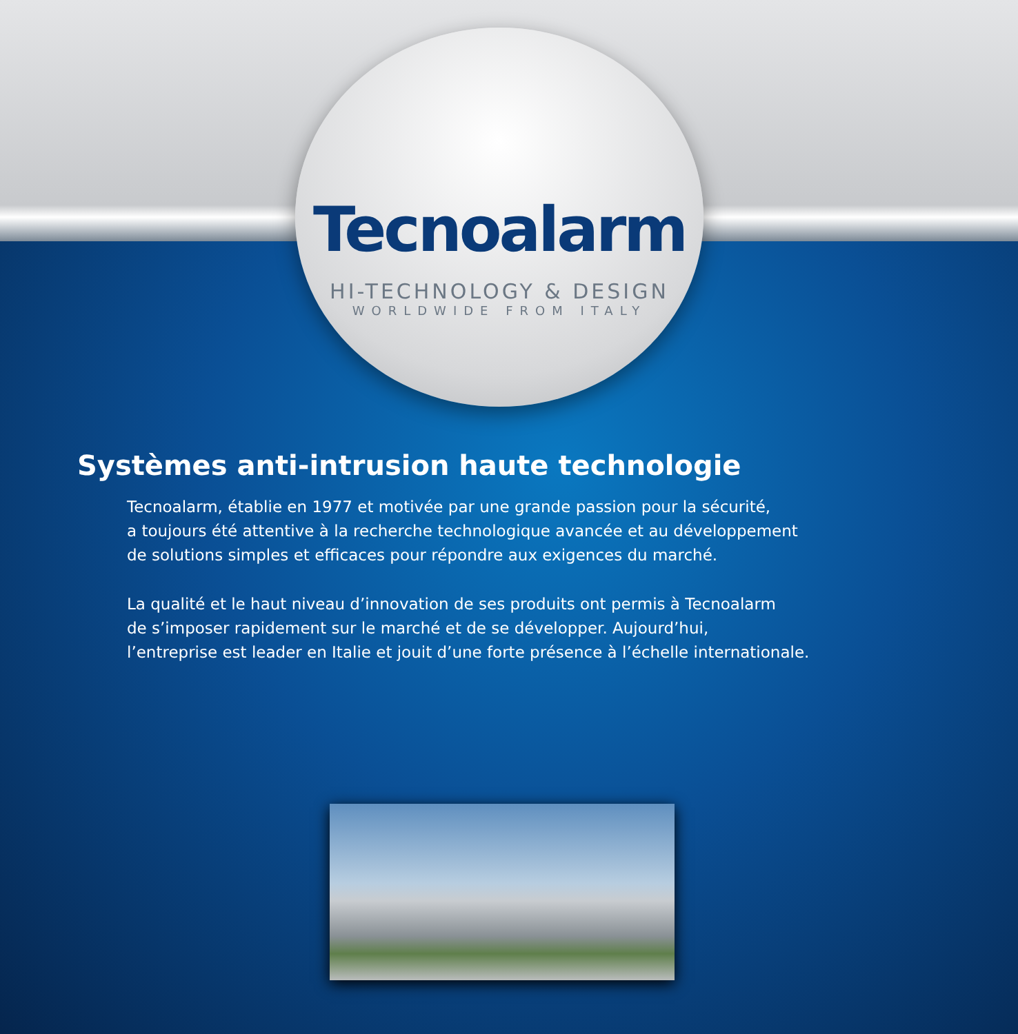Tecnoalarm
HI-TECHNOLOGY & DESIGN
WORLDWIDE FROM ITALY
Systèmes anti-intrusion haute technologie
Tecnoalarm, établie en 1977 et motivée par une grande passion pour la sécurité,
a toujours été attentive à la recherche technologique avancée et au développement
de solutions simples et efficaces pour répondre aux exigences du marché.
La qualité et le haut niveau d’innovation de ses produits ont permis à Tecnoalarm
de s’imposer rapidement sur le marché et de se développer. Aujourd’hui,
l’entreprise est leader en Italie et jouit d’une forte présence à l’échelle internationale.